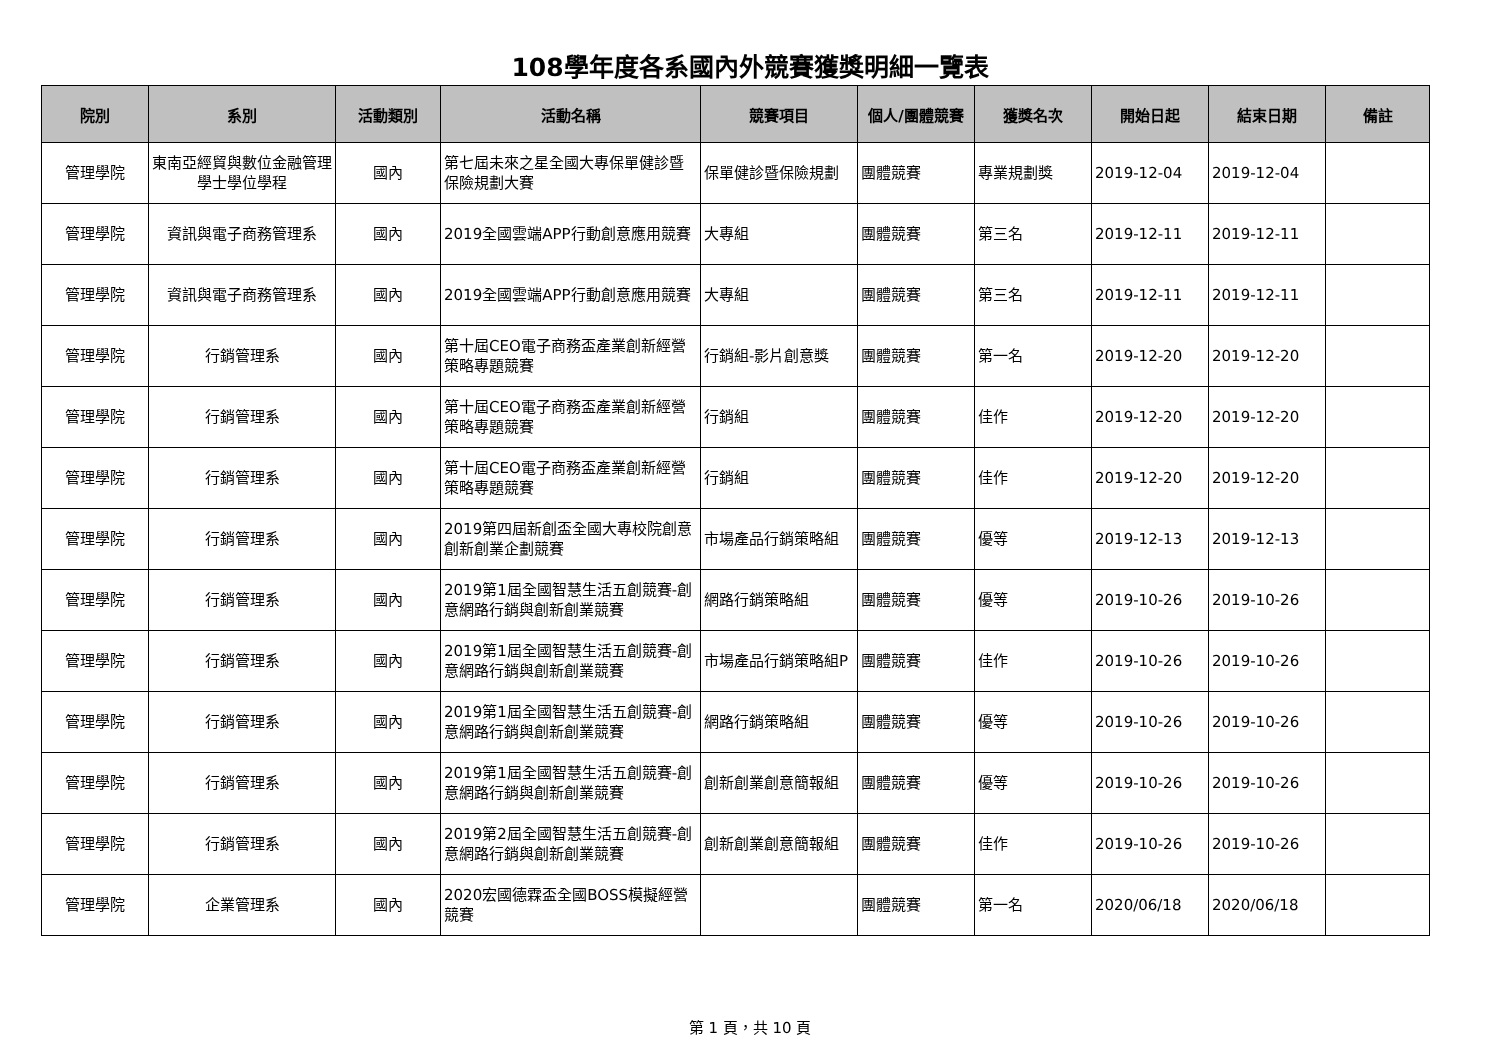108學年度各系國內外競賽獲獎明細一覽表
| 院別 | 系別 | 活動類別 | 活動名稱 | 競賽項目 | 個人/團體競賽 | 獲獎名次 | 開始日起 | 結束日期 | 備註 |
| --- | --- | --- | --- | --- | --- | --- | --- | --- | --- |
| 管理學院 | 東南亞經貿與數位金融管理學士學位學程 | 國內 | 第七屆未來之星全國大專保單健診暨保險規劃大賽 | 保單健診暨保險規劃 | 團體競賽 | 專業規劃獎 | 2019-12-04 | 2019-12-04 | |
| 管理學院 | 資訊與電子商務管理系 | 國內 | 2019全國雲端APP行動創意應用競賽 | 大專組 | 團體競賽 | 第三名 | 2019-12-11 | 2019-12-11 | |
| 管理學院 | 資訊與電子商務管理系 | 國內 | 2019全國雲端APP行動創意應用競賽 | 大專組 | 團體競賽 | 第三名 | 2019-12-11 | 2019-12-11 | |
| 管理學院 | 行銷管理系 | 國內 | 第十屆CEO電子商務盃產業創新經營策略專題競賽 | 行銷組-影片創意獎 | 團體競賽 | 第一名 | 2019-12-20 | 2019-12-20 | |
| 管理學院 | 行銷管理系 | 國內 | 第十屆CEO電子商務盃產業創新經營策略專題競賽 | 行銷組 | 團體競賽 | 佳作 | 2019-12-20 | 2019-12-20 | |
| 管理學院 | 行銷管理系 | 國內 | 第十屆CEO電子商務盃產業創新經營策略專題競賽 | 行銷組 | 團體競賽 | 佳作 | 2019-12-20 | 2019-12-20 | |
| 管理學院 | 行銷管理系 | 國內 | 2019第四屆新創盃全國大專校院創意創新創業企劃競賽 | 市場產品行銷策略組 | 團體競賽 | 優等 | 2019-12-13 | 2019-12-13 | |
| 管理學院 | 行銷管理系 | 國內 | 2019第1屆全國智慧生活五創競賽-創意網路行銷與創新創業競賽 | 網路行銷策略組 | 團體競賽 | 優等 | 2019-10-26 | 2019-10-26 | |
| 管理學院 | 行銷管理系 | 國內 | 2019第1屆全國智慧生活五創競賽-創意網路行銷與創新創業競賽 | 市場產品行銷策略組P | 團體競賽 | 佳作 | 2019-10-26 | 2019-10-26 | |
| 管理學院 | 行銷管理系 | 國內 | 2019第1屆全國智慧生活五創競賽-創意網路行銷與創新創業競賽 | 網路行銷策略組 | 團體競賽 | 優等 | 2019-10-26 | 2019-10-26 | |
| 管理學院 | 行銷管理系 | 國內 | 2019第1屆全國智慧生活五創競賽-創意網路行銷與創新創業競賽 | 創新創業創意簡報組 | 團體競賽 | 優等 | 2019-10-26 | 2019-10-26 | |
| 管理學院 | 行銷管理系 | 國內 | 2019第2屆全國智慧生活五創競賽-創意網路行銷與創新創業競賽 | 創新創業創意簡報組 | 團體競賽 | 佳作 | 2019-10-26 | 2019-10-26 | |
| 管理學院 | 企業管理系 | 國內 | 2020宏國德霖盃全國BOSS模擬經營競賽 | | 團體競賽 | 第一名 | 2020/06/18 | 2020/06/18 | |
第 1 頁，共 10 頁